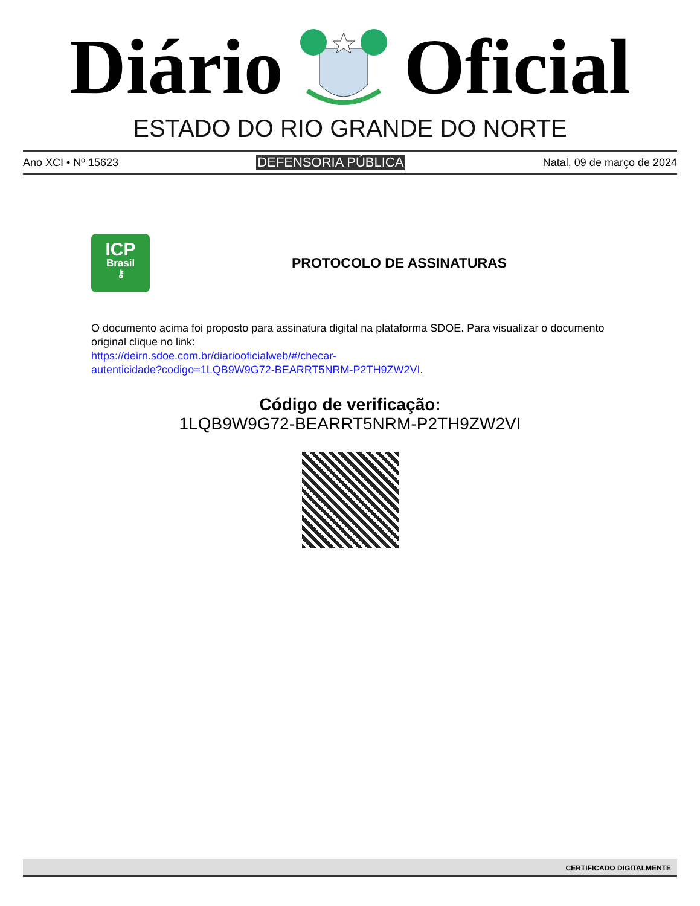Diário Oficial
ESTADO DO RIO GRANDE DO NORTE
Ano XCI • Nº 15623 DEFENSORIA PÚBLICA Natal, 09 de março de 2024
ICP
Brasil
⚷
PROTOCOLO DE ASSINATURAS
O documento acima foi proposto para assinatura digital na plataforma SDOE. Para visualizar o documento original clique no link:
https://deirn.sdoe.com.br/diariooficialweb/#/checar-
autenticidade?codigo=1LQB9W9G72-BEARRT5NRM-P2TH9ZW2VI.
Código de verificação:
1LQB9W9G72-BEARRT5NRM-P2TH9ZW2VI
CERTIFICADO DIGITALMENTE